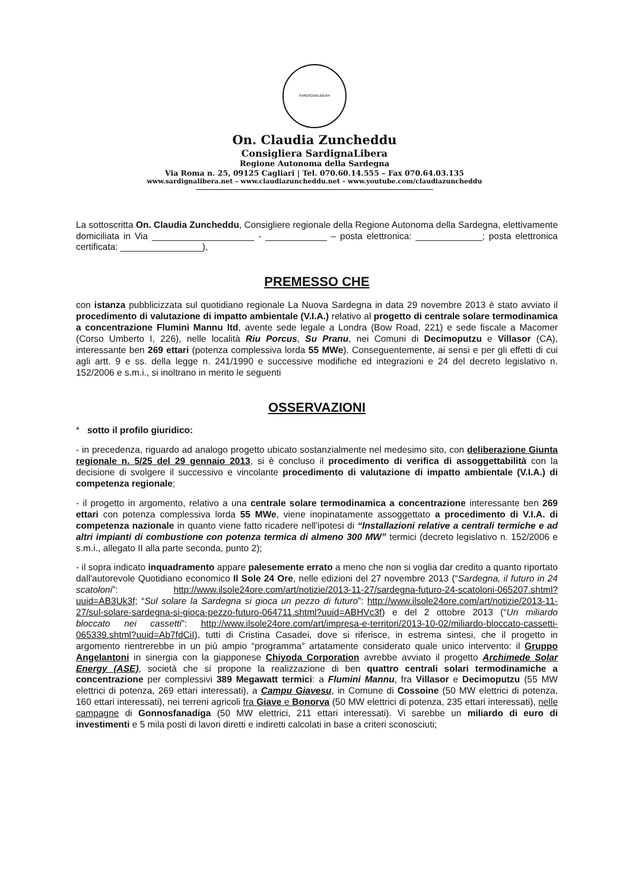SARDIGNALIBERA
On. Claudia Zuncheddu
Consigliera SardignaLibera
Regione Autonoma della Sardegna
Via Roma n. 25, 09125 Cagliari | Tel. 070.60.14.555 – Fax 070.64.03.135
www.sardignalibera.net – www.claudiazuncheddu.net – www.youtube.com/claudiazuncheddu
La sottoscritta On. Claudia Zuncheddu, Consigliere regionale della Regione Autonoma della Sardegna, elettivamente domiciliata in Via ____________________ - ____________ – posta elettronica: _____________; posta elettronica certificata: ________________),
PREMESSO CHE
con istanza pubblicizzata sul quotidiano regionale La Nuova Sardegna in data 29 novembre 2013 è stato avviato il procedimento di valutazione di impatto ambientale (V.I.A.) relativo al progetto di centrale solare termodinamica a concentrazione Flumini Mannu ltd, avente sede legale a Londra (Bow Road, 221) e sede fiscale a Macomer (Corso Umberto I, 226), nelle località Riu Porcus, Su Pranu, nei Comuni di Decimoputzu e Villasor (CA), interessante ben 269 ettari (potenza complessiva lorda 55 MWe). Conseguentemente, ai sensi e per gli effetti di cui agli artt. 9 e ss. della legge n. 241/1990 e successive modifiche ed integrazioni e 24 del decreto legislativo n. 152/2006 e s.m.i., si inoltrano in merito le seguenti
OSSERVAZIONI
* sotto il profilo giuridico:
- in precedenza, riguardo ad analogo progetto ubicato sostanzialmente nel medesimo sito, con deliberazione Giunta regionale n. 5/25 del 29 gennaio 2013, si è concluso il procedimento di verifica di assoggettabilità con la decisione di svolgere il successivo e vincolante procedimento di valutazione di impatto ambientale (V.I.A.) di competenza regionale;
- il progetto in argomento, relativo a una centrale solare termodinamica a concentrazione interessante ben 269 ettari con potenza complessiva lorda 55 MWe, viene inopinatamente assoggettato a procedimento di V.I.A. di competenza nazionale in quanto viene fatto ricadere nell'ipotesi di “Installazioni relative a centrali termiche e ad altri impianti di combustione con potenza termica di almeno 300 MW” termici (decreto legislativo n. 152/2006 e s.m.i., allegato II alla parte seconda, punto 2);
- il sopra indicato inquadramento appare palesemente errato a meno che non si voglia dar credito a quanto riportato dall'autorevole Quotidiano economico Il Sole 24 Ore, nelle edizioni del 27 novembre 2013 (“Sardegna, il futuro in 24 scatoloni”: http://www.ilsole24ore.com/art/notizie/2013-11-27/sardegna-futuro-24-scatoloni-065207.shtml?uuid=AB3Uk3f; “Sul solare la Sardegna si gioca un pezzo di futuro”: http://www.ilsole24ore.com/art/notizie/2013-11-27/sul-solare-sardegna-si-gioca-pezzo-futuro-064711.shtml?uuid=ABHVc3f) e del 2 ottobre 2013 (“Un miliardo bloccato nei cassetti”: http://www.ilsole24ore.com/art/impresa-e-territori/2013-10-02/miliardo-bloccato-cassetti-065339.shtml?uuid=Ab7fdCiI), tutti di Cristina Casadei, dove si riferisce, in estrema sintesi, che il progetto in argomento rientrerebbe in un più ampio “programma” artatamente considerato quale unico intervento: il Gruppo Angelantoni in sinergia con la giapponese Chiyoda Corporation avrebbe avviato il progetto Archimede Solar Energy (ASE), società che si propone la realizzazione di ben quattro centrali solari termodinamiche a concentrazione per complessivi 389 Megawatt termici: a Flumini Mannu, fra Villasor e Decimoputzu (55 MW elettrici di potenza, 269 ettari interessati), a Campu Giavesu, in Comune di Cossoine (50 MW elettrici di potenza, 160 ettari interessati), nei terreni agricoli fra Giave e Bonorva (50 MW elettrici di potenza, 235 ettari interessati), nelle campagne di Gonnosfanadiga (50 MW elettrici, 211 ettari interessati). Vi sarebbe un miliardo di euro di investimenti e 5 mila posti di lavori diretti e indiretti calcolati in base a criteri sconosciuti;